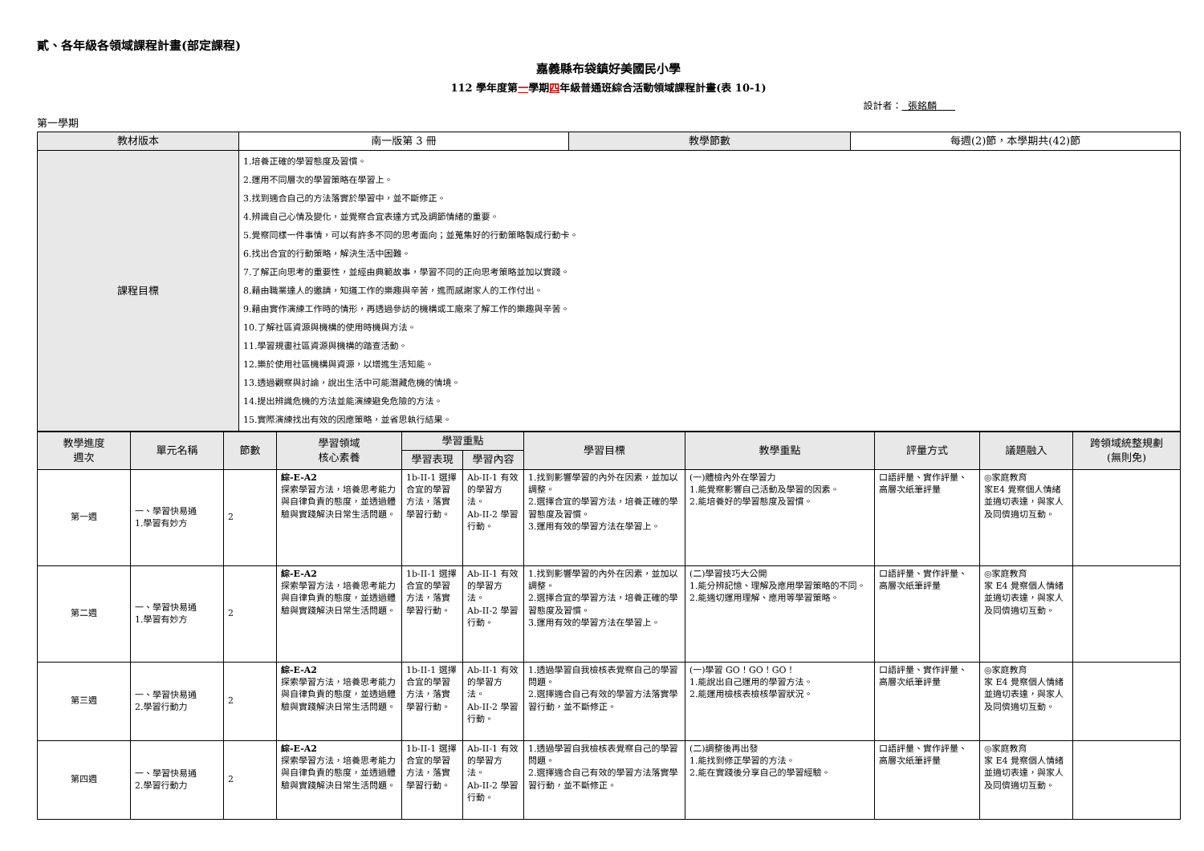貳、各年級各領域課程計畫(部定課程)
嘉義縣布袋鎮好美國民小學
112 學年度第一學期四年級普通班綜合活動領域課程計畫(表 10-1)
設計者： 張銘麟
第一學期
| 教材版本 | 南一版第 3 冊 | 教學節數 | 每週(2)節，本學期共(42)節 |
| 課程目標 | 1.培養正確的學習態度及習慣。 2.運用不同層次的學習策略在學習上。 3.找到適合自己的方法落實於學習中，並不斷修正。 4.辨識自己心情及變化，並覺察合宜表達方式及調節情緒的重要。 5.覺察同樣一件事情，可以有許多不同的思考面向；並蒐集好的行動策略製成行動卡。 6.找出合宜的行動策略，解決生活中困難。 7.了解正向思考的重要性，並經由典範故事，學習不同的正向思考策略並加以實踐。 8.藉由職業達人的邀請，知道工作的樂趣與辛苦，進而感謝家人的工作付出。 9.藉由實作演練工作時的情形，再透過參訪的機構或工廠來了解工作的樂趣與辛苦。 10.了解社區資源與機構的使用時機與方法。 11.學習規畫社區資源與機構的踏查活動。 12.樂於使用社區機構與資源，以增進生活知能。 13.透過觀察與討論，說出生活中可能潛藏危機的情境。 14.提出辨識危機的方法並能演練避免危險的方法。 15.實際演練找出有效的因應策略，並省思執行結果。 | | |
| 教學進度 週次 | 單元名稱 | 節數 | 學習領域 核心素養 | 學習重點 | | 學習目標 | 教學重點 | 評量方式 | 議題融入 | 跨領域統整規劃 (無則免) |
| --- | --- | --- | --- | --- | --- | --- | --- | --- | --- | --- |
| | | | | 學習表現 | 學習內容 | | | | | |
| 第一週 | 一、學習快易通 1.學習有妙方 | 2 | 綜-E-A2 探索學習方法，培養思考能力與自律負責的態度，並透過體驗與實踐解決日常生活問題。 | 1b-II-1 選擇合宜的學習方法，落實學習行動。 | Ab-II-1 有效的學習方法。 Ab-II-2 學習行動。 | 1.找到影響學習的內外在因素，並加以調整。 2.選擇合宜的學習方法，培養正確的學習態度及習慣。 3.運用有效的學習方法在學習上。 | (一)體檢內外在學習力 1.能覺察影響自己活動及學習的因素。 2.能培養好的學習態度及習慣。 | 口語評量、實作評量、高層次紙筆評量 | ◎家庭教育 家E4 覺察個人情緒並適切表達，與家人及同儕適切互動。 | |
| 第二週 | 一、學習快易通 1.學習有妙方 | 2 | 綜-E-A2 探索學習方法，培養思考能力與自律負責的態度，並透過體驗與實踐解決日常生活問題。 | 1b-II-1 選擇合宜的學習方法，落實學習行動。 | Ab-II-1 有效的學習方法。 Ab-II-2 學習行動。 | 1.找到影響學習的內外在因素，並加以調整。 2.選擇合宜的學習方法，培養正確的學習態度及習慣。 3.運用有效的學習方法在學習上。 | (二)學習技巧大公開 1.能分辨記憶、理解及應用學習策略的不同。 2.能適切運用理解、應用等學習策略。 | 口語評量、實作評量、高層次紙筆評量 | ◎家庭教育 家 E4 覺察個人情緒並適切表達，與家人及同儕適切互動。 | |
| 第三週 | 一、學習快易通 2.學習行動力 | 2 | 綜-E-A2 探索學習方法，培養思考能力與自律負責的態度，並透過體驗與實踐解決日常生活問題。 | 1b-II-1 選擇合宜的學習方法，落實學習行動。 | Ab-II-1 有效的學習方法。 Ab-II-2 學習行動。 | 1.透過學習自我檢核表覺察自己的學習問題。 2.選擇適合自己有效的學習方法落實學習行動，並不斷修正。 | (一)學習 GO！GO！GO！ 1.能說出自己運用的學習方法。 2.能運用檢核表檢核學習狀況。 | 口語評量、實作評量、高層次紙筆評量 | ◎家庭教育 家 E4 覺察個人情緒並適切表達，與家人及同儕適切互動。 | |
| 第四週 | 一、學習快易通 2.學習行動力 | 2 | 綜-E-A2 探索學習方法，培養思考能力與自律負責的態度，並透過體驗與實踐解決日常生活問題。 | 1b-II-1 選擇合宜的學習方法，落實學習行動。 | Ab-II-1 有效的學習方法。 Ab-II-2 學習行動。 | 1.透過學習自我檢核表覺察自己的學習問題。 2.選擇適合自己有效的學習方法落實學習行動，並不斷修正。 | (二)調整後再出發 1.能找到修正學習的方法。 2.能在實踐後分享自己的學習經驗。 | 口語評量、實作評量、高層次紙筆評量 | ◎家庭教育 家 E4 覺察個人情緒並適切表達，與家人及同儕適切互動。 | |